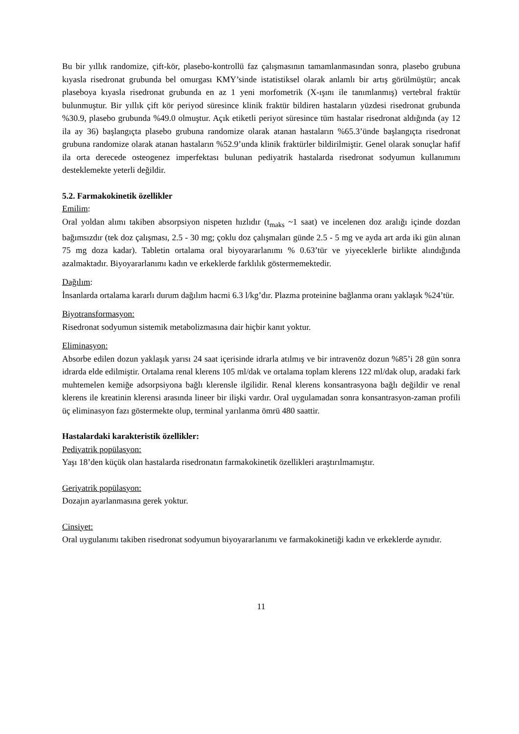Bu bir yıllık randomize, çift-kör, plasebo-kontrollü faz çalışmasının tamamlanmasından sonra, plasebo grubuna kıyasla risedronat grubunda bel omurgası KMY’sinde istatistiksel olarak anlamlı bir artış görülmüştür; ancak plaseboya kıyasla risedronat grubunda en az 1 yeni morfometrik (X-ışını ile tanımlanmış) vertebral fraktür bulunmuştur. Bir yıllık çift kör periyod süresince klinik fraktür bildiren hastaların yüzdesi risedronat grubunda %30.9, plasebo grubunda %49.0 olmuştur. Açık etiketli periyot süresince tüm hastalar risedronat aldığında (ay 12 ila ay 36) başlangıçta plasebo grubuna randomize olarak atanan hastaların %65.3’ünde başlangıçta risedronat grubuna randomize olarak atanan hastaların %52.9’unda klinik fraktürler bildirilmiştir. Genel olarak sonuçlar hafif ila orta derecede osteogenez imperfektası bulunan pediyatrik hastalarda risedronat sodyumun kullanımını desteklemekte yeterli değildir.
5.2. Farmakokinetik özellikler
Emilim:
Oral yoldan alımı takiben absorpsiyon nispeten hızlıdır (t<sub>maks</sub> ~1 saat) ve incelenen doz aralığı içinde dozdan bağımsızdır (tek doz çalışması, 2.5 - 30 mg; çoklu doz çalışmaları günde 2.5 - 5 mg ve ayda art arda iki gün alınan 75 mg doza kadar). Tabletin ortalama oral biyoyararlanımı % 0.63’tür ve yiyeceklerle birlikte alındığında azalmaktadır. Biyoyararlanımı kadın ve erkeklerde farklılık göstermemektedir.
Dağılım:
İnsanlarda ortalama kararlı durum dağılım hacmi 6.3 l/kg’dır. Plazma proteinine bağlanma oranı yaklaşık %24’tür.
Biyotransformasyon:
Risedronat sodyumun sistemik metabolizmasına dair hiçbir kanıt yoktur.
Eliminasyon:
Absorbe edilen dozun yaklaşık yarısı 24 saat içerisinde idrarla atılmış ve bir intravenöz dozun %85’i 28 gün sonra idrarda elde edilmiştir. Ortalama renal klerens 105 ml/dak ve ortalama toplam klerens 122 ml/dak olup, aradaki fark muhtemelen kemiğe adsorpsiyona bağlı klerensle ilgilidir. Renal klerens konsantrasyona bağlı değildir ve renal klerens ile kreatinin klerensi arasında lineer bir ilişki vardır. Oral uygulamadan sonra konsantrasyon-zaman profili üç eliminasyon fazı göstermekte olup, terminal yarılanma ömrü 480 saattir.
Hastalardaki karakteristik özellikler:
Pediyatrik popülasyon:
Yaşı 18’den küçük olan hastalarda risedronatın farmakokinetik özellikleri araştırılmamıştır.
Geriyatrik popülasyon:
Dozajın ayarlanmasına gerek yoktur.
Cinsiyet:
Oral uygulanımı takiben risedronat sodyumun biyoyararlanımı ve farmakokinetiği kadın ve erkeklerde aynıdır.
11